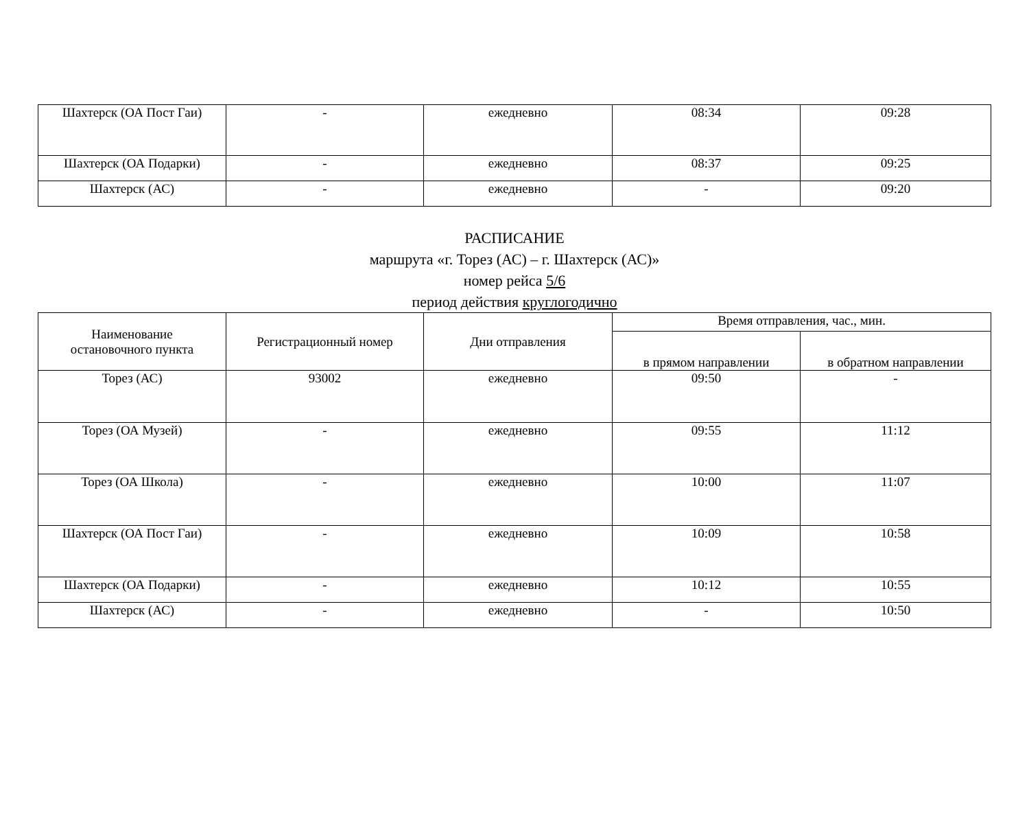| Шахтерск (ОА Пост Гаи) | - | ежедневно | 08:34 | 09:28 |
| Шахтерск (ОА Подарки) | - | ежедневно | 08:37 | 09:25 |
| Шахтерск (АС) | - | ежедневно | - | 09:20 |
РАСПИСАНИЕ
маршрута «г. Торез (АС) – г. Шахтерск (АС)»
номер рейса 5/6
период действия круглогодично
| Наименование остановочного пункта | Регистрационный номер | Дни отправления | Время отправления, час., мин. | |
| --- | --- | --- | --- | --- |
| | | | в прямом направлении | в обратном направлении |
| Торез (АС) | 93002 | ежедневно | 09:50 | - |
| Торез (ОА Музей) | - | ежедневно | 09:55 | 11:12 |
| Торез (ОА Школа) | - | ежедневно | 10:00 | 11:07 |
| Шахтерск (ОА Пост Гаи) | - | ежедневно | 10:09 | 10:58 |
| Шахтерск (ОА Подарки) | - | ежедневно | 10:12 | 10:55 |
| Шахтерск (АС) | - | ежедневно | - | 10:50 |